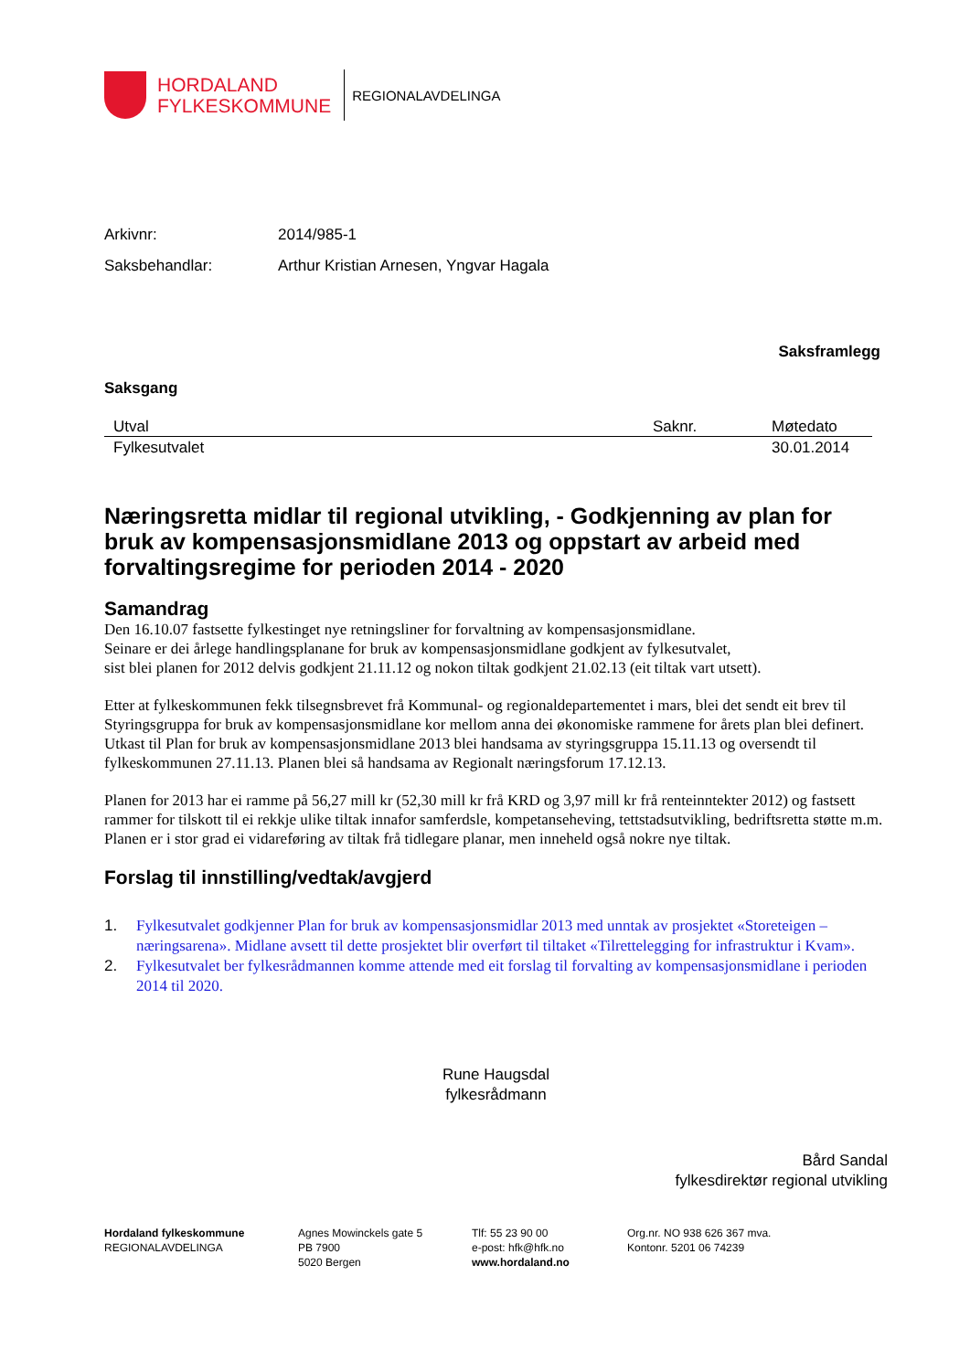HORDALAND
FYLKESKOMMUNE
REGIONALAVDELINGA
Arkivnr: 2014/985-1
Saksbehandlar: Arthur Kristian Arnesen, Yngvar Hagala
Saksframlegg
Saksgang
| Utval | Saknr. | Møtedato |
| --- | --- | --- |
| Fylkesutvalet | | 30.01.2014 |
Næringsretta midlar til regional utvikling, - Godkjenning av plan for bruk av kompensasjonsmidlane 2013 og oppstart av arbeid med forvaltingsregime for perioden 2014 - 2020
Samandrag
Den 16.10.07 fastsette fylkestinget nye retningsliner for forvaltning av kompensasjonsmidlane.
Seinare er dei årlege handlingsplanane for bruk av kompensasjonsmidlane godkjent av fylkesutvalet,
sist blei planen for 2012 delvis godkjent 21.11.12 og nokon tiltak godkjent 21.02.13 (eit tiltak vart utsett).
Etter at fylkeskommunen fekk tilsegnsbrevet frå Kommunal- og regionaldepartementet i mars, blei det sendt eit brev til Styringsgruppa for bruk av kompensasjonsmidlane kor mellom anna dei økonomiske rammene for årets plan blei definert. Utkast til Plan for bruk av kompensasjonsmidlane 2013 blei handsama av styringsgruppa 15.11.13 og oversendt til fylkeskommunen 27.11.13. Planen blei så handsama av Regionalt næringsforum 17.12.13.
Planen for 2013 har ei ramme på 56,27 mill kr (52,30 mill kr frå KRD og 3,97 mill kr frå renteinntekter 2012) og fastsett rammer for tilskott til ei rekkje ulike tiltak innafor samferdsle, kompetanseheving, tettstadsutvikling, bedriftsretta støtte m.m. Planen er i stor grad ei vidareføring av tiltak frå tidlegare planar, men inneheld også nokre nye tiltak.
Forslag til innstilling/vedtak/avgjerd
1. Fylkesutvalet godkjenner Plan for bruk av kompensasjonsmidlar 2013 med unntak av prosjektet «Storeteigen – næringsarena». Midlane avsett til dette prosjektet blir overført til tiltaket «Tilrettelegging for infrastruktur i Kvam».
2. Fylkesutvalet ber fylkesrådmannen komme attende med eit forslag til forvalting av kompensasjonsmidlane i perioden 2014 til 2020.
Rune Haugsdal
fylkesrådmann
Bård Sandal
fylkesdirektør regional utvikling
Hordaland fylkeskommune
REGIONALAVDELINGA
Agnes Mowinckels gate 5
PB 7900
5020 Bergen
Tlf: 55 23 90 00
e-post: hfk@hfk.no
www.hordaland.no
Org.nr. NO 938 626 367 mva.
Kontonr. 5201 06 74239